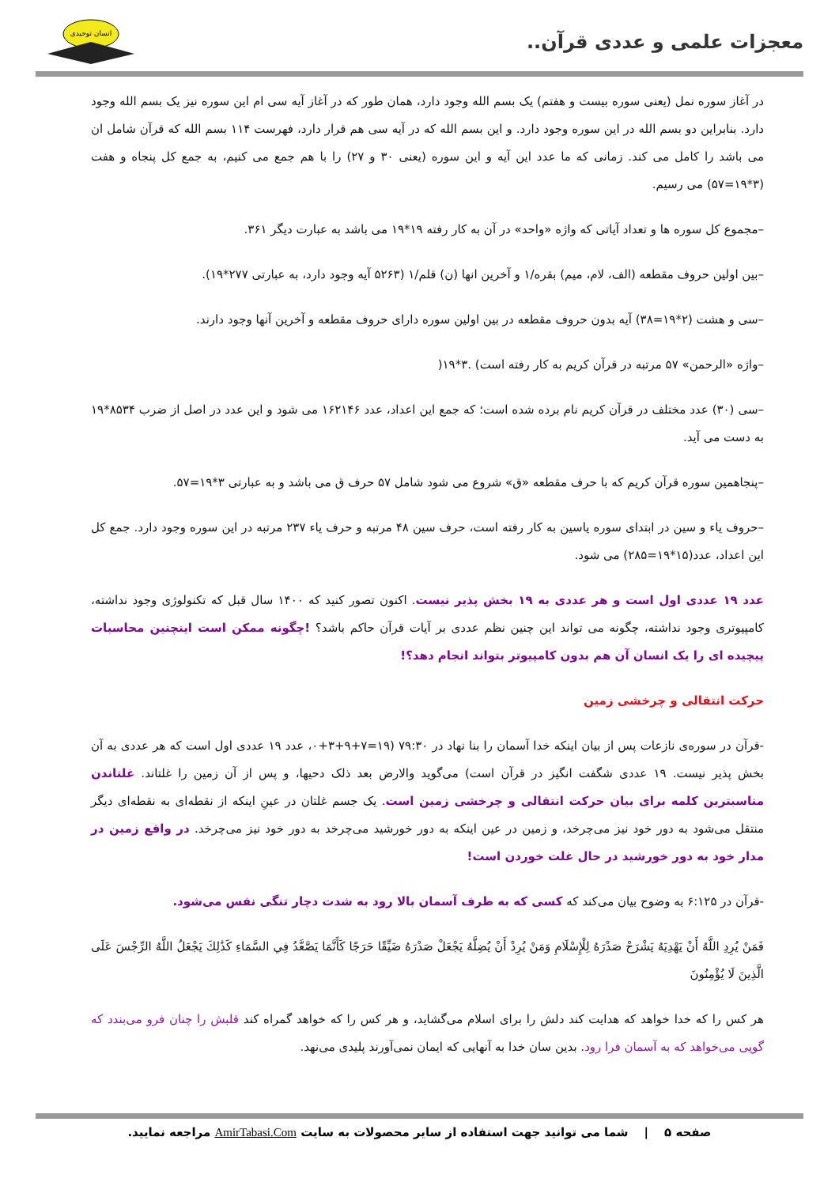معجزات علمی و عددی قرآن..
انسان توحیدی
در آغاز سوره نمل (یعنی سوره بیست و هفتم) یک بسم الله وجود دارد، همان طور که در آغاز آیه سی ام این سوره نیز یک بسم الله وجود دارد. بنابراین دو بسم الله در این سوره وجود دارد. و این بسم الله که در آیه سی هم قرار دارد، فهرست ۱۱۴ بسم الله که قرآن شامل ان می باشد را کامل می کند. زمانی که ما عدد این آیه و این سوره (یعنی ۳۰ و ۲۷) را با هم جمع می کنیم، به جمع کل پنجاه و هفت (۳*۱۹=۵۷) می رسیم.
–مجموع کل سوره ها و تعداد آیاتی که واژه «واحد» در آن به کار رفته ۱۹*۱۹ می باشد به عبارت دیگر ۳۶۱.
–بین اولین حروف مقطعه (الف، لام، میم) بقره/۱ و آخرین انها (ن) قلم/۱ (۵۲۶۳ آیه وجود دارد، به عبارتی ۲۷۷*۱۹).
–سی و هشت (۲*۱۹=۳۸) آیه بدون حروف مقطعه در بین اولین سوره دارای حروف مقطعه و آخرین آنها وجود دارند.
–واژه «الرحمن» ۵۷ مرتبه در قرآن کریم به کار رفته است) .۳*۱۹(
–سی (۳۰) عدد مختلف در قرآن کریم نام برده شده است؛ که جمع این اعداد، عدد ۱۶۲۱۴۶ می شود و این عدد در اصل از ضرب ۸۵۳۴*۱۹ به دست می آید.
–پنجاهمین سوره قرآن کریم که با حرف مقطعه «ق» شروع می شود شامل ۵۷ حرف ق می باشد و به عبارتی ۳*۱۹=۵۷.
–حروف یاء و سین در ابتدای سوره یاسین به کار رفته است، حرف سین ۴۸ مرتبه و حرف یاء ۲۳۷ مرتبه در این سوره وجود دارد. جمع کل این اعداد، عدد(۱۵*۱۹=۲۸۵) می شود.
عدد ۱۹ عددی اول است و هر عددی به ۱۹ بخش پذیر نیست. اکنون تصور کنید که ۱۴۰۰ سال قبل که تکنولوژی وجود نداشته، کامپیوتری وجود نداشته، چگونه می تواند این چنین نظم عددی بر آیات قرآن حاکم باشد؟ !چگونه ممکن است اینچنین محاسبات پیچیده ای را یک انسان آن هم بدون کامپیوتر بتواند انجام دهد؟!
حرکت انتقالی و چرخشی زمین
-قرآن در سوره‌ی نازعات پس از بیان اینکه خدا آسمان را بنا نهاد در ۷۹:۳۰ (۱۹=۷+۹+۳+۰، عدد ۱۹ عددی اول است که هر عددی به آن بخش پذیر نیست. ۱۹ عددی شگفت انگیز در قرآن است) می‌گوید والارض بعد ذلک دحیها، و پس از آن زمین را غلتاند. غلتاندن مناسبترین کلمه برای بیان حرکت انتقالی و چرخشی زمین است. یک جسم غلتان در عینِ اینکه از نقطه‌ای به نقطه‌ای دیگر منتقل می‌شود به دور خود نیز می‌چرخد، و زمین در عین اینکه به دور خورشید می‌چرخد به دور خود نیز می‌چرخد. در واقع زمین در مدار خود به دور خورشید در حال غلت خوردن است!
-قرآن در ۶:۱۲۵ به وضوح بیان می‌کند که کسی که به طرف آسمان بالا رود به شدت دچار تنگی نفس می‌شود.
فَمَنْ يُرِدِ اللَّهُ أَنْ يَهْدِيَهُ يَشْرَحْ صَدْرَهُ لِلْإِسْلَامِ وَمَنْ يُرِدْ أَنْ يُضِلَّهُ يَجْعَلْ صَدْرَهُ ضَيِّقًا حَرَجًا كَأَنَّمَا يَصَّعَّدُ فِي السَّمَاءِ كَذَٰلِكَ يَجْعَلُ اللَّهُ الرِّجْسَ عَلَى الَّذِينَ لَا يُؤْمِنُونَ
هر کس را که خدا خواهد که هدایت کند دلش را برای اسلام می‌گشاید، و هر کس را که خواهد گمراه کند قلبش را چنان فرو می‌بندد که گویی می‌خواهد که به آسمان فرا رود. بدین سان خدا به آنهایی که ایمان نمی‌آورند پلیدی می‌نهد.
صفحه ۵ | شما می توانید جهت استفاده از سایر محصولات به سایت AmirTabasi.Com مراجعه نمایید.